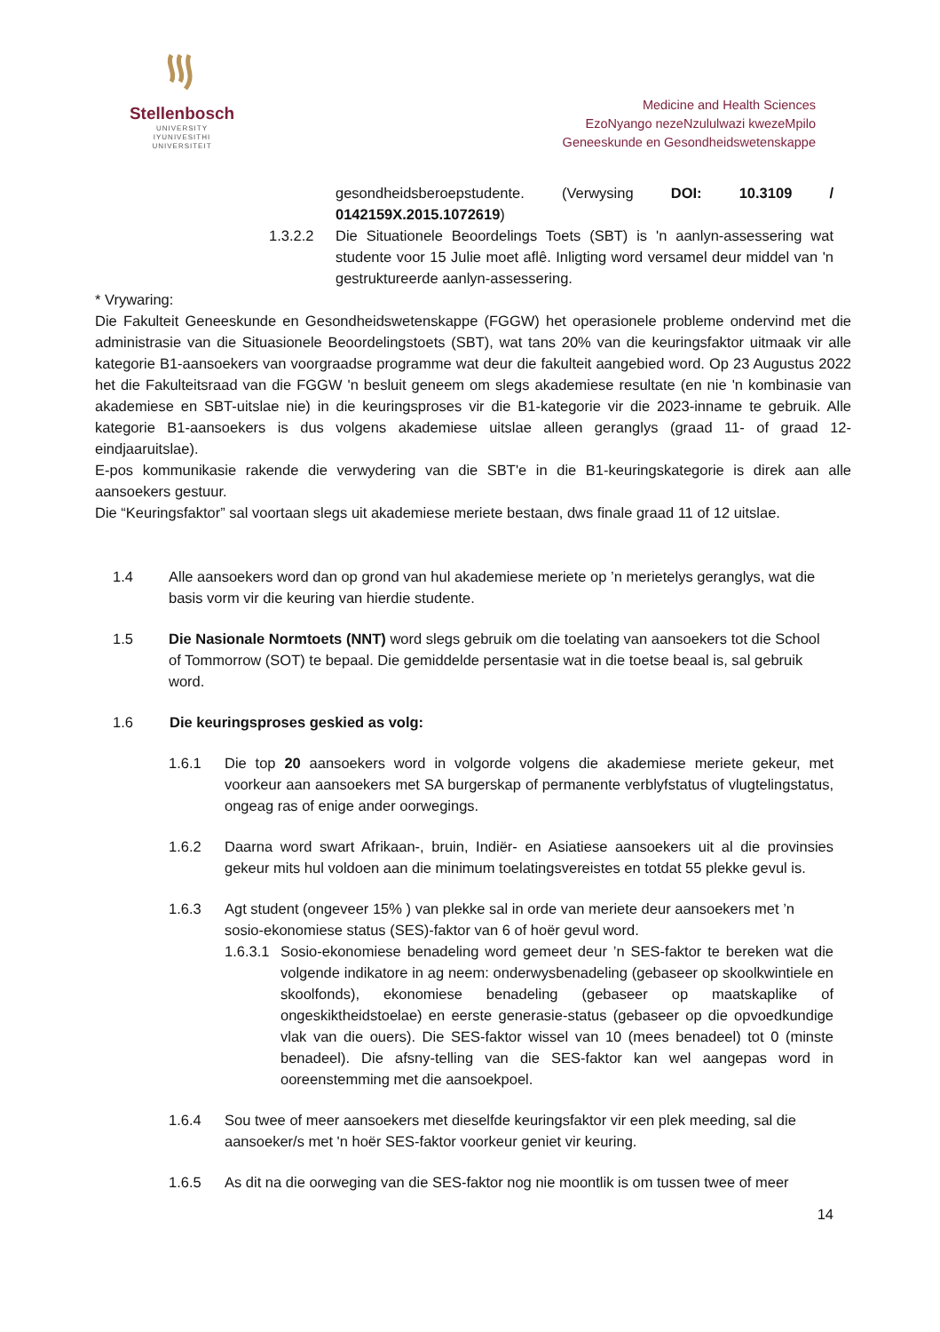Stellenbosch
UNIVERSITY
IYUNIVESITHI
UNIVERSITEIT
Medicine and Health Sciences
EzoNyango nezeNzululwazi kwezeMpilo
Geneeskunde en Gesondheidswetenskappe
gesondheidsberoepstudente. (Verwysing DOI: 10.3109 / 0142159X.2015.1072619)
1.3.2.2 Die Situationele Beoordelings Toets (SBT) is 'n aanlyn-assessering wat studente voor 15 Julie moet aflê. Inligting word versamel deur middel van 'n gestruktureerde aanlyn-assessering.
* Vrywaring:
Die Fakulteit Geneeskunde en Gesondheidswetenskappe (FGGW) het operasionele probleme ondervind met die administrasie van die Situasionele Beoordelingstoets (SBT), wat tans 20% van die keuringsfaktor uitmaak vir alle kategorie B1-aansoekers van voorgraadse programme wat deur die fakulteit aangebied word. Op 23 Augustus 2022 het die Fakulteitsraad van die FGGW 'n besluit geneem om slegs akademiese resultate (en nie 'n kombinasie van akademiese en SBT-uitslae nie) in die keuringsproses vir die B1-kategorie vir die 2023-inname te gebruik. Alle kategorie B1-aansoekers is dus volgens akademiese uitslae alleen geranglys (graad 11- of graad 12-eindjaaruitslae).
E-pos kommunikasie rakende die verwydering van die SBT'e in die B1-keuringskategorie is direk aan alle aansoekers gestuur.
Die “Keuringsfaktor” sal voortaan slegs uit akademiese meriete bestaan, dws finale graad 11 of 12 uitslae.
1.4 Alle aansoekers word dan op grond van hul akademiese meriete op ’n merietelys geranglys, wat die basis vorm vir die keuring van hierdie studente.
1.5 Die Nasionale Normtoets (NNT) word slegs gebruik om die toelating van aansoekers tot die School of Tommorrow (SOT) te bepaal. Die gemiddelde persentasie wat in die toetse beaal is, sal gebruik word.
1.6 Die keuringsproses geskied as volg:
1.6.1 Die top 20 aansoekers word in volgorde volgens die akademiese meriete gekeur, met voorkeur aan aansoekers met SA burgerskap of permanente verblyfstatus of vlugtelingstatus, ongeag ras of enige ander oorwegings.
1.6.2 Daarna word swart Afrikaan-, bruin, Indiër- en Asiatiese aansoekers uit al die provinsies gekeur mits hul voldoen aan die minimum toelatingsvereistes en totdat 55 plekke gevul is.
1.6.3 Agt student (ongeveer 15% ) van plekke sal in orde van meriete deur aansoekers met ’n sosio-ekonomiese status (SES)-faktor van 6 of hoër gevul word.
1.6.3.1
Sosio-ekonomiese benadeling word gemeet deur ’n SES-faktor te bereken wat die volgende indikatore in ag neem: onderwysbenadeling (gebaseer op skoolkwintiele en skoolfonds), ekonomiese benadeling (gebaseer op maatskaplike of ongeskiktheidstoelae) en eerste generasie-status (gebaseer op die opvoedkundige vlak van die ouers). Die SES-faktor wissel van 10 (mees benadeel) tot 0 (minste benadeel). Die afsny-telling van die SES-faktor kan wel aangepas word in ooreenstemming met die aansoekpoel.
1.6.4 Sou twee of meer aansoekers met dieselfde keuringsfaktor vir een plek meeding, sal die aansoeker/s met 'n hoër SES-faktor voorkeur geniet vir keuring.
1.6.5 As dit na die oorweging van die SES-faktor nog nie moontlik is om tussen twee of meer
14